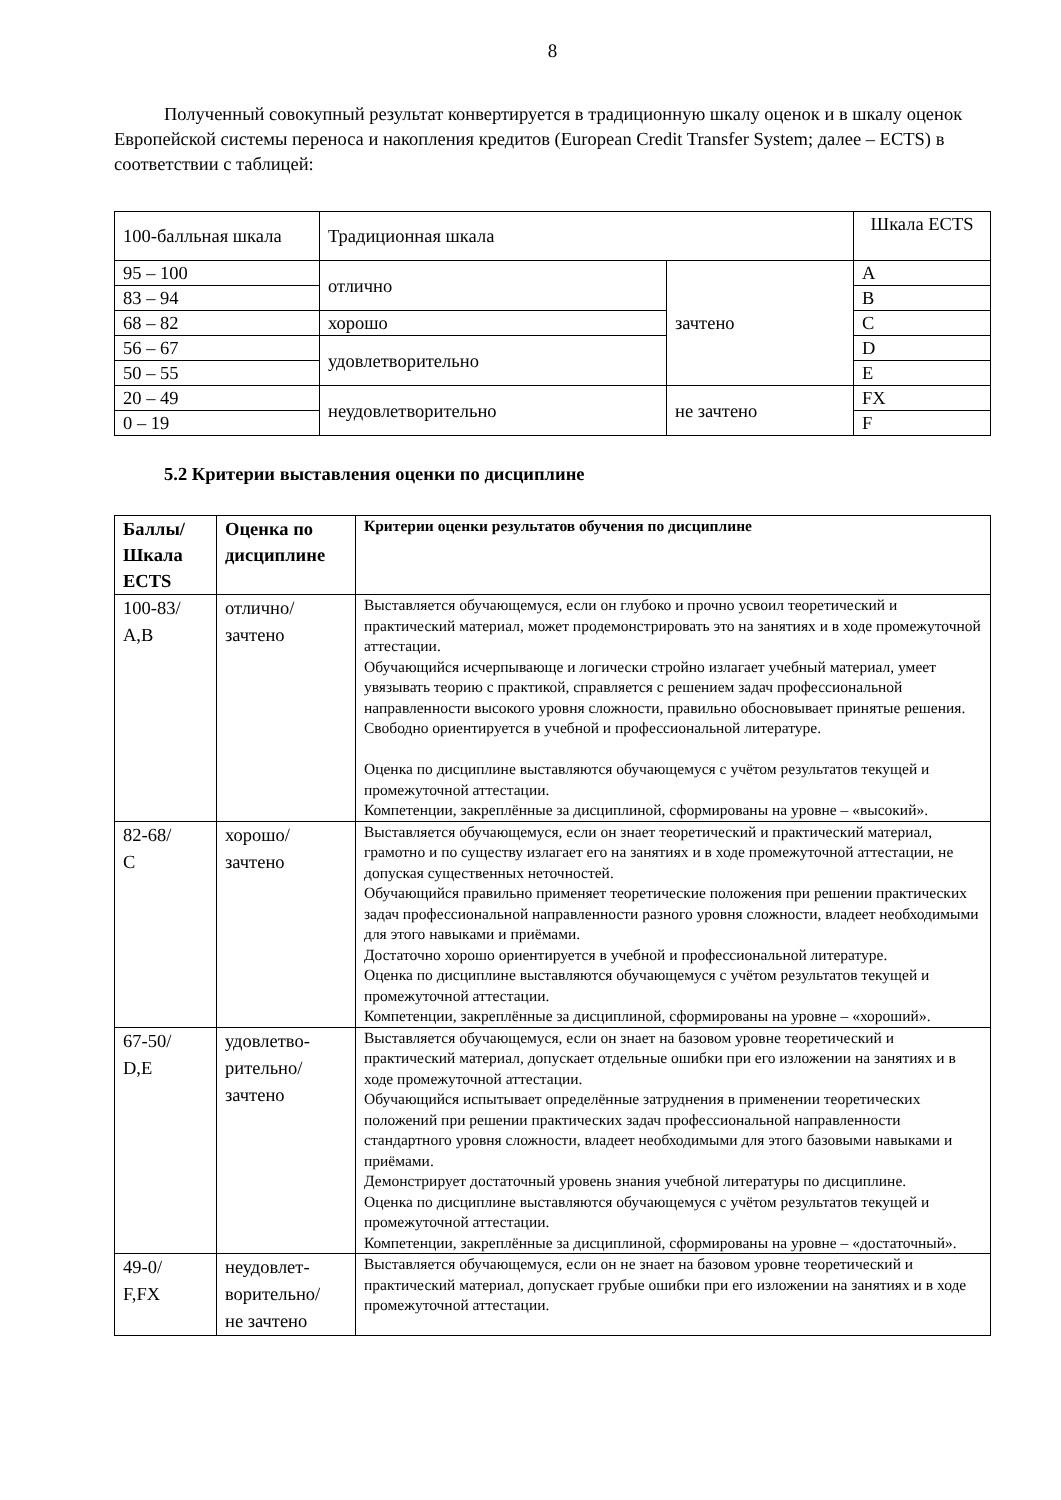8
Полученный совокупный результат конвертируется в традиционную шкалу оценок и в шкалу оценок Европейской системы переноса и накопления кредитов (European Credit Transfer System; далее – ECTS) в соответствии с таблицей:
| 100-балльная шкала | Традиционная шкала | | Шкала ECTS |
| 95 – 100 | отлично | зачтено | A |
| 83 – 94 | | | B |
| 68 – 82 | хорошо | | C |
| 56 – 67 | удовлетворительно | | D |
| 50 – 55 | | | E |
| 20 – 49 | неудовлетворительно | не зачтено | FX |
| 0 – 19 | | | F |
5.2 Критерии выставления оценки по дисциплине
| Баллы/ Шкала ECTS | Оценка по дисциплине | Критерии оценки результатов обучения по дисциплине |
| --- | --- | --- |
| 100-83/ A,B | отлично/ зачтено | Выставляется обучающемуся, если он глубоко и прочно усвоил теоретический и практический материал, может продемонстрировать это на занятиях и в ходе промежуточной аттестации. Обучающийся исчерпывающе и логически стройно излагает учебный материал, умеет увязывать теорию с практикой, справляется с решением задач профессиональной направленности высокого уровня сложности, правильно обосновывает принятые решения. Свободно ориентируется в учебной и профессиональной литературе. Оценка по дисциплине выставляются обучающемуся с учётом результатов текущей и промежуточной аттестации. Компетенции, закреплённые за дисциплиной, сформированы на уровне – «высокий». |
| 82-68/ C | хорошо/ зачтено | Выставляется обучающемуся, если он знает теоретический и практический материал, грамотно и по существу излагает его на занятиях и в ходе промежуточной аттестации, не допуская существенных неточностей. Обучающийся правильно применяет теоретические положения при решении практических задач профессиональной направленности разного уровня сложности, владеет необходимыми для этого навыками и приёмами. Достаточно хорошо ориентируется в учебной и профессиональной литературе. Оценка по дисциплине выставляются обучающемуся с учётом результатов текущей и промежуточной аттестации. Компетенции, закреплённые за дисциплиной, сформированы на уровне – «хороший». |
| 67-50/ D,E | удовлетво- рительно/ зачтено | Выставляется обучающемуся, если он знает на базовом уровне теоретический и практический материал, допускает отдельные ошибки при его изложении на занятиях и в ходе промежуточной аттестации. Обучающийся испытывает определённые затруднения в применении теоретических положений при решении практических задач профессиональной направленности стандартного уровня сложности, владеет необходимыми для этого базовыми навыками и приёмами. Демонстрирует достаточный уровень знания учебной литературы по дисциплине. Оценка по дисциплине выставляются обучающемуся с учётом результатов текущей и промежуточной аттестации. Компетенции, закреплённые за дисциплиной, сформированы на уровне – «достаточный». |
| 49-0/ F,FX | неудовлет- ворительно/ не зачтено | Выставляется обучающемуся, если он не знает на базовом уровне теоретический и практический материал, допускает грубые ошибки при его изложении на занятиях и в ходе промежуточной аттестации. |